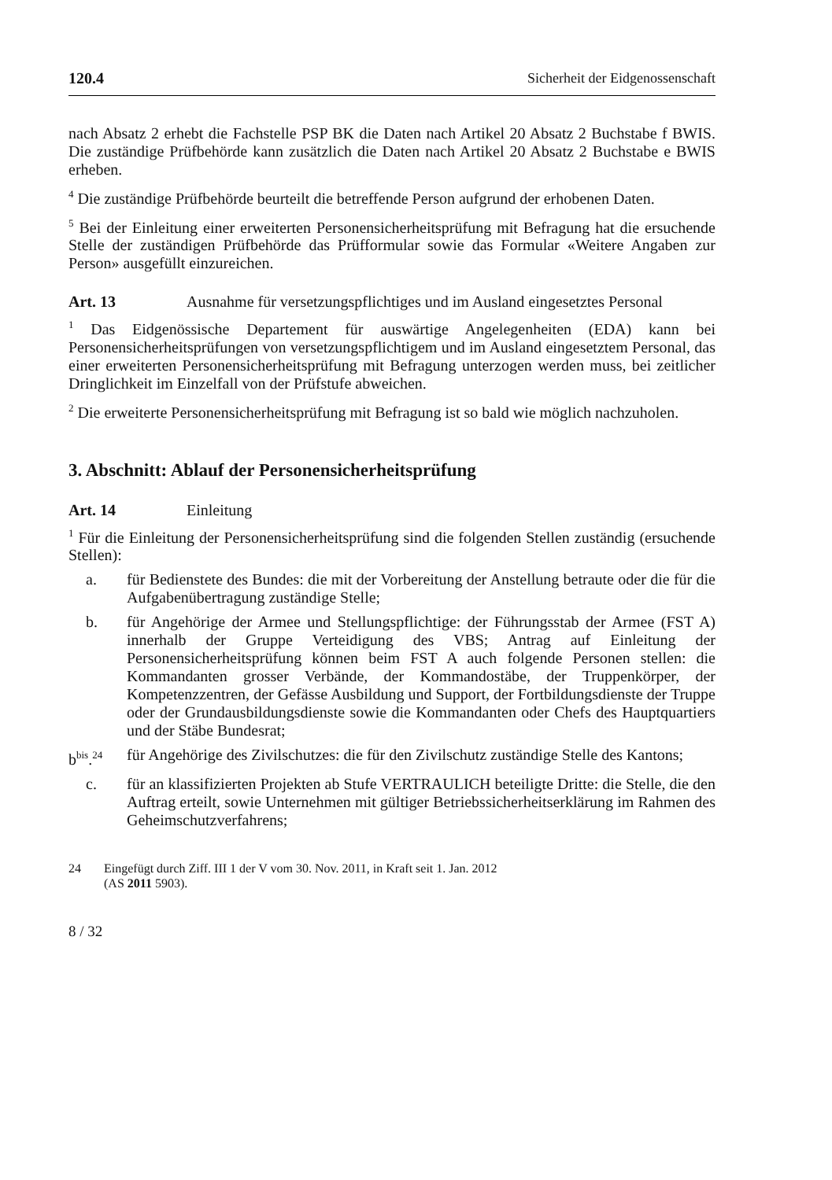120.4 Sicherheit der Eidgenossenschaft
nach Absatz 2 erhebt die Fachstelle PSP BK die Daten nach Artikel 20 Absatz 2 Buchstabe f BWIS. Die zuständige Prüfbehörde kann zusätzlich die Daten nach Artikel 20 Absatz 2 Buchstabe e BWIS erheben.
<sup>4</sup> Die zuständige Prüfbehörde beurteilt die betreffende Person aufgrund der erhobenen Daten.
<sup>5</sup> Bei der Einleitung einer erweiterten Personensicherheitsprüfung mit Befragung hat die ersuchende Stelle der zuständigen Prüfbehörde das Prüfformular sowie das Formular «Weitere Angaben zur Person» ausgefüllt einzureichen.
Art. 13 Ausnahme für versetzungspflichtiges und im Ausland eingesetztes Personal
<sup>1</sup> Das Eidgenössische Departement für auswärtige Angelegenheiten (EDA) kann bei Personensicherheitsprüfungen von versetzungspflichtigem und im Ausland eingesetztem Personal, das einer erweiterten Personensicherheitsprüfung mit Befragung unterzogen werden muss, bei zeitlicher Dringlichkeit im Einzelfall von der Prüfstufe abweichen.
<sup>2</sup> Die erweiterte Personensicherheitsprüfung mit Befragung ist so bald wie möglich nachzuholen.
3. Abschnitt: Ablauf der Personensicherheitsprüfung
Art. 14 Einleitung
<sup>1</sup> Für die Einleitung der Personensicherheitsprüfung sind die folgenden Stellen zuständig (ersuchende Stellen):
a. für Bedienstete des Bundes: die mit der Vorbereitung der Anstellung betraute oder die für die Aufgabenübertragung zuständige Stelle;
b. für Angehörige der Armee und Stellungspflichtige: der Führungsstab der Armee (FST A) innerhalb der Gruppe Verteidigung des VBS; Antrag auf Einleitung der Personensicherheitsprüfung können beim FST A auch folgende Personen stellen: die Kommandanten grosser Verbände, der Kommandostäbe, der Truppenkörper, der Kompetenzzentren, der Gefässe Ausbildung und Support, der Fortbildungsdienste der Truppe oder der Grundausbildungsdienste sowie die Kommandanten oder Chefs des Hauptquartiers und der Stäbe Bundesrat;
b<sup>bis</sup>.<sup>24</sup> für Angehörige des Zivilschutzes: die für den Zivilschutz zuständige Stelle des Kantons;
c. für an klassifizierten Projekten ab Stufe VERTRAULICH beteiligte Dritte: die Stelle, die den Auftrag erteilt, sowie Unternehmen mit gültiger Betriebssicherheitserklärung im Rahmen des Geheimschutzverfahrens;
24 Eingefügt durch Ziff. III 1 der V vom 30. Nov. 2011, in Kraft seit 1. Jan. 2012
(AS 2011 5903).
8 / 32